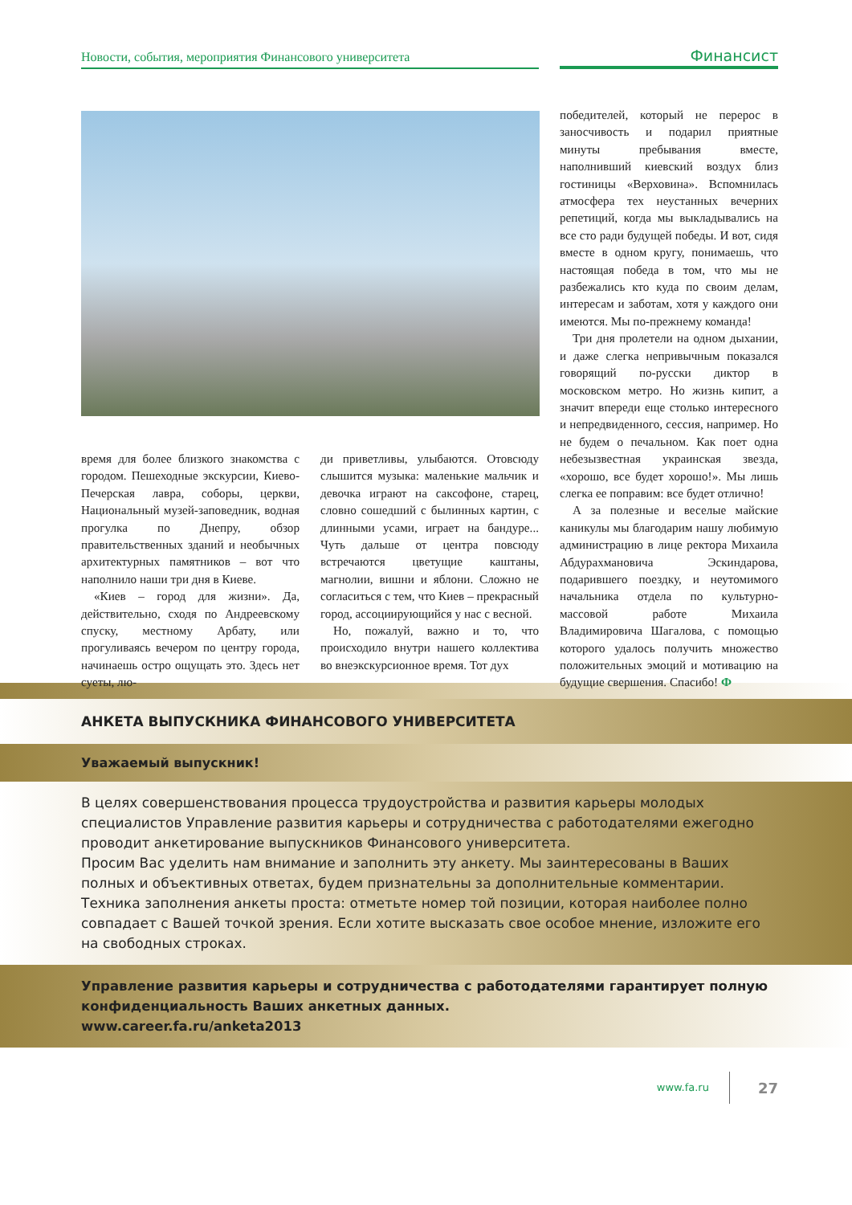Новости, события, мероприятия Финансового университета Финансист
время для более близкого знакомства с городом. Пешеходные экскурсии, Киево-Печерская лавра, соборы, церкви, Национальный музей-заповедник, водная прогулка по Днепру, обзор правительственных зданий и необычных архитектурных памятников – вот что наполнило наши три дня в Киеве.
«Киев – город для жизни». Да, действительно, сходя по Андреевскому спуску, местному Арбату, или прогуливаясь вечером по центру города, начинаешь остро ощущать это. Здесь нет суеты, лю-
ди приветливы, улыбаются. Отовсюду слышится музыка: маленькие мальчик и девочка играют на саксофоне, старец, словно сошедший с былинных картин, с длинными усами, играет на бандуре... Чуть дальше от центра повсюду встречаются цветущие каштаны, магнолии, вишни и яблони. Сложно не согласиться с тем, что Киев – прекрасный город, ассоциирующийся у нас с весной.
Но, пожалуй, важно и то, что происходило внутри нашего коллектива во внеэкскурсионное время. Тот дух
победителей, который не перерос в заносчивость и подарил приятные минуты пребывания вместе, наполнивший киевский воздух близ гостиницы «Верховина». Вспомнилась атмосфера тех неустанных вечерних репетиций, когда мы выкладывались на все сто ради будущей победы. И вот, сидя вместе в одном кругу, понимаешь, что настоящая победа в том, что мы не разбежались кто куда по своим делам, интересам и заботам, хотя у каждого они имеются. Мы по-прежнему команда!
Три дня пролетели на одном дыхании, и даже слегка непривычным показался говорящий по-русски диктор в московском метро. Но жизнь кипит, а значит впереди еще столько интересного и непредвиденного, сессия, например. Но не будем о печальном. Как поет одна небезызвестная украинская звезда, «хорошо, все будет хорошо!». Мы лишь слегка ее поправим: все будет отлично!
А за полезные и веселые майские каникулы мы благодарим нашу любимую администрацию в лице ректора Михаила Абдурахмановича Эскиндарова, подарившего поездку, и неутомимого начальника отдела по культурно-массовой работе Михаила Владимировича Шагалова, с помощью которого удалось получить множество положительных эмоций и мотивацию на будущие свершения. Спасибо! Ф
АНКЕТА ВЫПУСКНИКА ФИНАНСОВОГО УНИВЕРСИТЕТА
Уважаемый выпускник!
В целях совершенствования процесса трудоустройства и развития карьеры молодых специалистов Управление развития карьеры и сотрудничества с работодателями ежегодно проводит анкетирование выпускников Финансового университета.
Просим Вас уделить нам внимание и заполнить эту анкету. Мы заинтересованы в Ваших полных и объективных ответах, будем признательны за дополнительные комментарии.
Техника заполнения анкеты проста: отметьте номер той позиции, которая наиболее полно совпадает с Вашей точкой зрения. Если хотите высказать свое особое мнение, изложите его на свободных строках.
Управление развития карьеры и сотрудничества с работодателями гарантирует полную конфиденциальность Ваших анкетных данных.
www.career.fa.ru/anketa2013
www.fa.ru 27